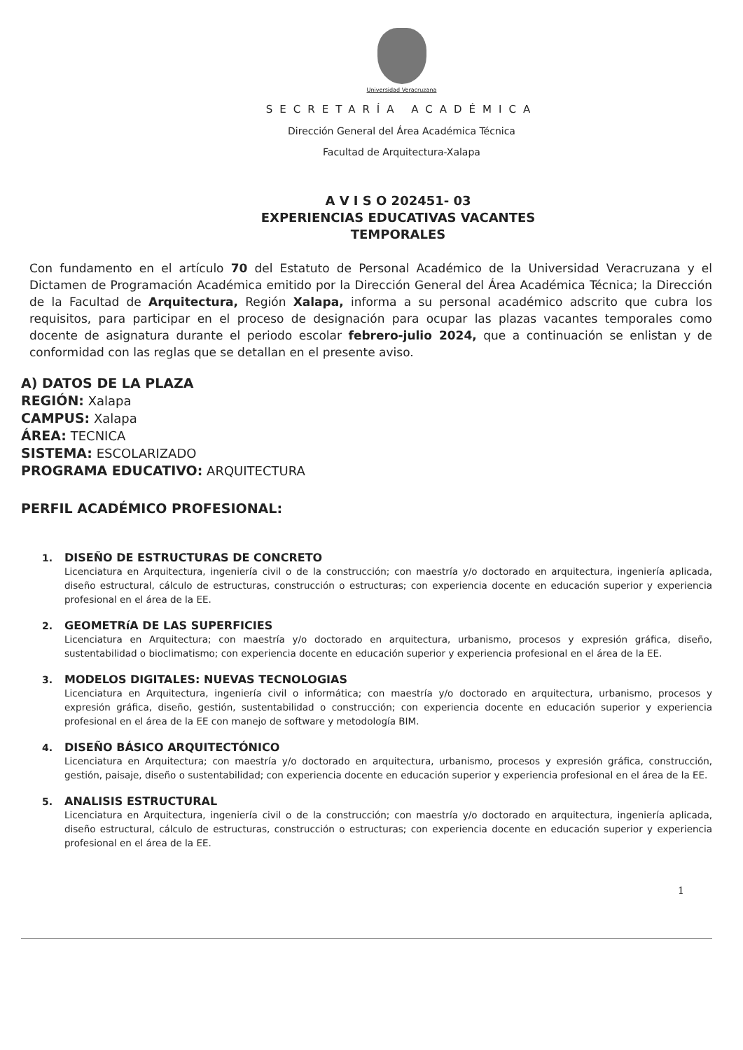Universidad Veracruzana
SECRETARÍA ACADÉMICA
Dirección General del Área Académica Técnica
Facultad de Arquitectura-Xalapa
A V I S O 202451- 03
EXPERIENCIAS EDUCATIVAS VACANTES
TEMPORALES
Con fundamento en el artículo 70 del Estatuto de Personal Académico de la Universidad Veracruzana y el Dictamen de Programación Académica emitido por la Dirección General del Área Académica Técnica; la Dirección de la Facultad de Arquitectura, Región Xalapa, informa a su personal académico adscrito que cubra los requisitos, para participar en el proceso de designación para ocupar las plazas vacantes temporales como docente de asignatura durante el periodo escolar febrero-julio 2024, que a continuación se enlistan y de conformidad con las reglas que se detallan en el presente aviso.
A) DATOS DE LA PLAZA
REGIÓN: Xalapa
CAMPUS: Xalapa
ÁREA: TECNICA
SISTEMA: ESCOLARIZADO
PROGRAMA EDUCATIVO: ARQUITECTURA
PERFIL ACADÉMICO PROFESIONAL:
1. DISEÑO DE ESTRUCTURAS DE CONCRETO
Licenciatura en Arquitectura, ingeniería civil o de la construcción; con maestría y/o doctorado en arquitectura, ingeniería aplicada, diseño estructural, cálculo de estructuras, construcción o estructuras; con experiencia docente en educación superior y experiencia profesional en el área de la EE.
2. GEOMETRíA DE LAS SUPERFICIES
Licenciatura en Arquitectura; con maestría y/o doctorado en arquitectura, urbanismo, procesos y expresión gráfica, diseño, sustentabilidad o bioclimatismo; con experiencia docente en educación superior y experiencia profesional en el área de la EE.
3. MODELOS DIGITALES: NUEVAS TECNOLOGIAS
Licenciatura en Arquitectura, ingeniería civil o informática; con maestría y/o doctorado en arquitectura, urbanismo, procesos y expresión gráfica, diseño, gestión, sustentabilidad o construcción; con experiencia docente en educación superior y experiencia profesional en el área de la EE con manejo de software y metodología BIM.
4. DISEÑO BÁSICO ARQUITECTÓNICO
Licenciatura en Arquitectura; con maestría y/o doctorado en arquitectura, urbanismo, procesos y expresión gráfica, construcción, gestión, paisaje, diseño o sustentabilidad; con experiencia docente en educación superior y experiencia profesional en el área de la EE.
5. ANALISIS ESTRUCTURAL
Licenciatura en Arquitectura, ingeniería civil o de la construcción; con maestría y/o doctorado en arquitectura, ingeniería aplicada, diseño estructural, cálculo de estructuras, construcción o estructuras; con experiencia docente en educación superior y experiencia profesional en el área de la EE.
1